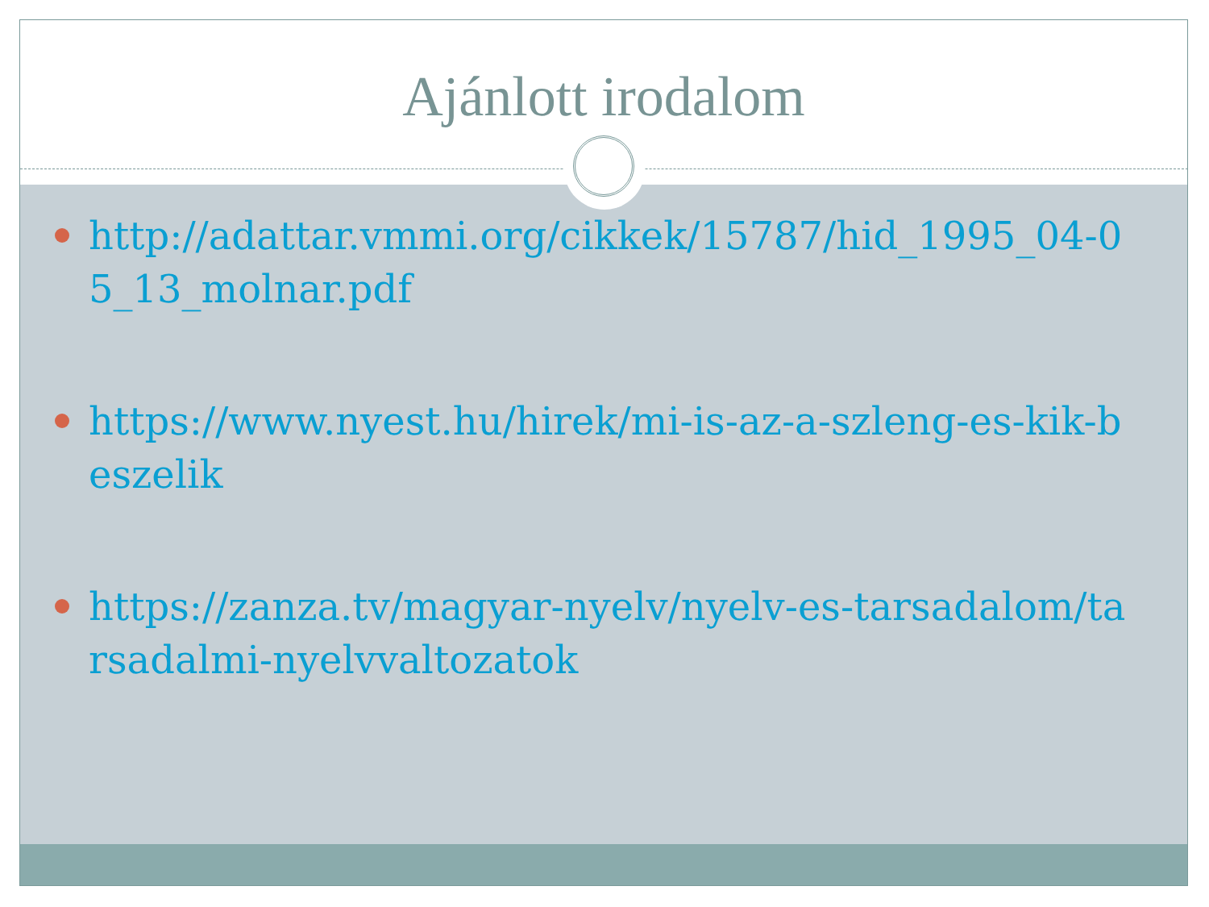Ajánlott irodalom
http://adattar.vmmi.org/cikkek/15787/hid_1995_04-05_13_molnar.pdf
https://www.nyest.hu/hirek/mi-is-az-a-szleng-es-kik-beszelik
https://zanza.tv/magyar-nyelv/nyelv-es-tarsadalom/tarsadalmi-nyelvvaltozatok